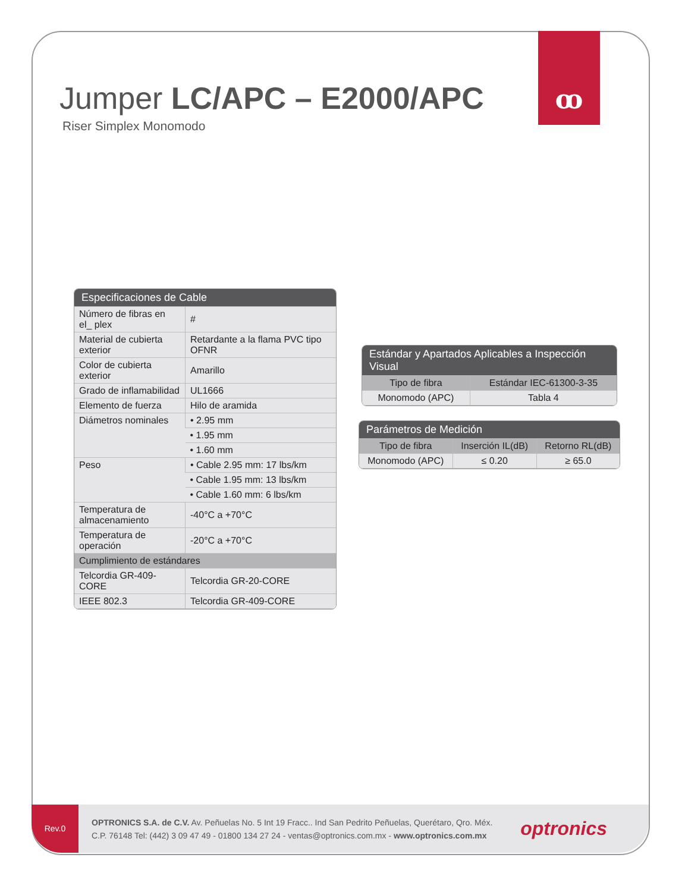ꝏ
Jumper LC/APC – E2000/APC
Riser Simplex Monomodo
| Especificaciones de Cable | |
| --- | --- |
| Número de fibras en el_ plex | # |
| Material de cubierta exterior | Retardante a la flama PVC tipo OFNR |
| Color de cubierta exterior | Amarillo |
| Grado de inflamabilidad | UL1666 |
| Elemento de fuerza | Hilo de aramida |
| Diámetros nominales | • 2.95 mm |
| | • 1.95 mm |
| | • 1.60 mm |
| Peso | • Cable 2.95 mm: 17 lbs/km |
| | • Cable 1.95 mm: 13 lbs/km |
| | • Cable 1.60 mm: 6 lbs/km |
| Temperatura de almacenamiento | -40°C a +70°C |
| Temperatura de operación | -20°C a +70°C |
| Cumplimiento de estándares | |
| Telcordia GR-409-CORE | Telcordia GR-20-CORE |
| IEEE 802.3 | Telcordia GR-409-CORE |
| Estándar y Apartados Aplicables a Inspección Visual | |
| --- | --- |
| Tipo de fibra | Estándar IEC-61300-3-35 |
| Monomodo (APC) | Tabla 4 |
| Parámetros de Medición | | |
| --- | --- | --- |
| Tipo de fibra | Inserción IL(dB) | Retorno RL(dB) |
| Monomodo (APC) | ≤ 0.20 | ≥ 65.0 |
Rev.0
OPTRONICS S.A. de C.V. Av. Peñuelas No. 5 Int 19 Fracc.. Ind San Pedrito Peñuelas, Querétaro, Qro. Méx.
C.P. 76148 Tel: (442) 3 09 47 49 - 01800 134 27 24 - ventas@optronics.com.mx - www.optronics.com.mx
optronics